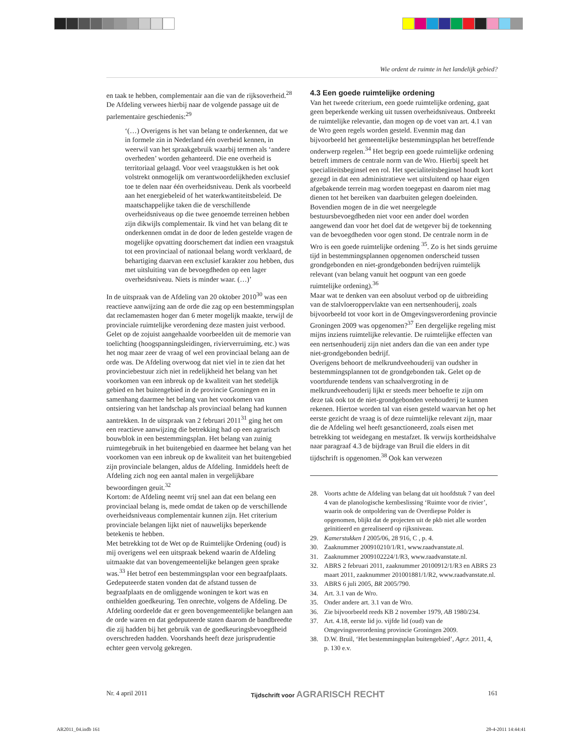Wie ordent de ruimte in het landelijk gebied?
en taak te hebben, complementair aan die van de rijksoverheid.<sup>28</sup> De Afdeling verwees hierbij naar de volgende passage uit de parlementaire geschiedenis:<sup>29</sup>
‘(…) Overigens is het van belang te onderkennen, dat we in formele zin in Nederland één overheid kennen, in weerwil van het spraakgebruik waarbij termen als ‘andere overheden’ worden gehanteerd. Die ene overheid is territoriaal gelaagd. Voor veel vraagstukken is het ook volstrekt onmogelijk om verantwoordelijkheden exclusief toe te delen naar één overheidsniveau. Denk als voorbeeld aan het energiebeleid of het waterkwantiteitsbeleid. De maatschappelijke taken die de verschillende overheidsniveaus op die twee genoemde terreinen hebben zijn dikwijls complementair. Ik vind het van belang dit te onderkennen omdat in de door de leden gestelde vragen de mogelijke opvatting doorschemert dat indien een vraagstuk tot een provinciaal of nationaal belang wordt verklaard, de behartiging daarvan een exclusief karakter zou hebben, dus met uitsluiting van de bevoegdheden op een lager overheidsniveau. Niets is minder waar. (…)’
In de uitspraak van de Afdeling van 20 oktober 2010<sup>30</sup> was een reactieve aanwijzing aan de orde die zag op een bestemmingsplan dat reclamemasten hoger dan 6 meter mogelijk maakte, terwijl de provinciale ruimtelijke verordening deze masten juist verbood. Gelet op de zojuist aangehaalde voorbeelden uit de memorie van toelichting (hoogspanningsleidingen, rivierverruiming, etc.) was het nog maar zeer de vraag of wel een provinciaal belang aan de orde was. De Afdeling overwoog dat niet viel in te zien dat het provinciebestuur zich niet in redelijkheid het belang van het voorkomen van een inbreuk op de kwaliteit van het stedelijk gebied en het buitengebied in de provincie Groningen en in samenhang daarmee het belang van het voorkomen van ontsiering van het landschap als provinciaal belang had kunnen aantrekken. In de uitspraak van 2 februari 2011<sup>31</sup> ging het om een reactieve aanwijzing die betrekking had op een agrarisch bouwblok in een bestemmingsplan. Het belang van zuinig ruimtegebruik in het buitengebied en daarmee het belang van het voorkomen van een inbreuk op de kwaliteit van het buitengebied zijn provinciale belangen, aldus de Afdeling. Inmiddels heeft de Afdeling zich nog een aantal malen in vergelijkbare bewoordingen geuit.<sup>32</sup>
Kortom: de Afdeling neemt vrij snel aan dat een belang een provinciaal belang is, mede omdat de taken op de verschillende overheidsniveaus complementair kunnen zijn. Het criterium provinciale belangen lijkt niet of nauwelijks beperkende betekenis te hebben.
Met betrekking tot de Wet op de Ruimtelijke Ordening (oud) is mij overigens wel een uitspraak bekend waarin de Afdeling uitmaakte dat van bovengemeentelijke belangen geen sprake was.<sup>33</sup> Het betrof een bestemmingsplan voor een begraafplaats. Gedeputeerde staten vonden dat de afstand tussen de begraafplaats en de omliggende woningen te kort was en onthielden goedkeuring. Ten onrechte, volgens de Afdeling. De Afdeling oordeelde dat er geen bovengemeentelijke belangen aan de orde waren en dat gedeputeerde staten daarom de bandbreedte die zij hadden bij het gebruik van de goedkeuringsbevoegdheid overschreden hadden. Voorshands heeft deze jurisprudentie echter geen vervolg gekregen.
4.3 Een goede ruimtelijke ordening
Van het tweede criterium, een goede ruimtelijke ordening, gaat geen beperkende werking uit tussen overheidsniveaus. Ontbreekt de ruimtelijke relevantie, dan mogen op de voet van art. 4.1 van de Wro geen regels worden gesteld. Evenmin mag dan bijvoorbeeld het gemeentelijke bestemmingsplan het betreffende onderwerp regelen.<sup>34</sup> Het begrip een goede ruimtelijke ordening betreft immers de centrale norm van de Wro. Hierbij speelt het specialiteitsbeginsel een rol. Het specialiteitsbeginsel houdt kort gezegd in dat een administratieve wet uitsluitend op haar eigen afgebakende terrein mag worden toegepast en daarom niet mag dienen tot het bereiken van daarbuiten gelegen doeleinden. Bovendien mogen de in die wet neergelegde bestuursbevoegdheden niet voor een ander doel worden aangewend dan voor het doel dat de wetgever bij de toekenning van de bevoegdheden voor ogen stond. De centrale norm in de Wro is een goede ruimtelijke ordening <sup>35</sup>. Zo is het sinds geruime tijd in bestemmingsplannen opgenomen onderscheid tussen grondgebonden en niet-grondgebonden bedrijven ruimtelijk relevant (van belang vanuit het oogpunt van een goede ruimtelijke ordening).<sup>36</sup>
Maar wat te denken van een absoluut verbod op de uitbreiding van de stalvloeroppervlakte van een nertsenhouderij, zoals bijvoorbeeld tot voor kort in de Omgevingsverordening provincie Groningen 2009 was opgenomen?<sup>37</sup> Een dergelijke regeling mist mijns inziens ruimtelijke relevantie. De ruimtelijke effecten van een nertsenhouderij zijn niet anders dan die van een ander type niet-grondgebonden bedrijf.
Overigens behoort de melkrundveehouderij van oudsher in bestemmingsplannen tot de grondgebonden tak. Gelet op de voortdurende tendens van schaalvergroting in de melkrundveehouderij lijkt er steeds meer behoefte te zijn om deze tak ook tot de niet-grondgebonden veehouderij te kunnen rekenen. Hiertoe worden tal van eisen gesteld waarvan het op het eerste gezicht de vraag is of deze ruimtelijke relevant zijn, maar die de Afdeling wel heeft gesanctioneerd, zoals eisen met betrekking tot weidegang en mestafzet. Ik verwijs kortheidshalve naar paragraaf 4.3 de bijdrage van Bruil die elders in dit tijdschrift is opgenomen.<sup>38</sup> Ook kan verwezen
28. Voorts achtte de Afdeling van belang dat uit hoofdstuk 7 van deel 4 van de planologische kernbeslissing ‘Ruimte voor de rivier’, waarin ook de ontpoldering van de Overdiepse Polder is opgenomen, blijkt dat de projecten uit de pkb niet alle worden geïnitieerd en gerealiseerd op rijksniveau.
29. Kamerstukken I 2005/06, 28 916, C , p. 4.
30. Zaaknummer 200910210/1/R1, www.raadvanstate.nl.
31. Zaaknummer 2009102224/1/R3, www.raadvanstate.nl.
32. ABRS 2 februari 2011, zaaknummer 20100912/1/R3 en ABRS 23 maart 2011, zaaknummer 201001881/1/R2, www.raadvanstate.nl.
33. ABRS 6 juli 2005, BR 2005/790.
34. Art. 3.1 van de Wro.
35. Onder andere art. 3.1 van de Wro.
36. Zie bijvoorbeeld reeds KB 2 november 1979, AB 1980/234.
37. Art. 4.18, eerste lid jo. vijfde lid (oud) van de Omgevingsverordening provincie Groningen 2009.
38. D.W. Bruil, ‘Het bestemmingsplan buitengebied’, Agr.r. 2011, 4, p. 130 e.v.
Nr. 4 april 2011 Tijdschrift voor AGRARISCH RECHT 161
AR2011_04.indb 161 28-4-2011 14:44:41